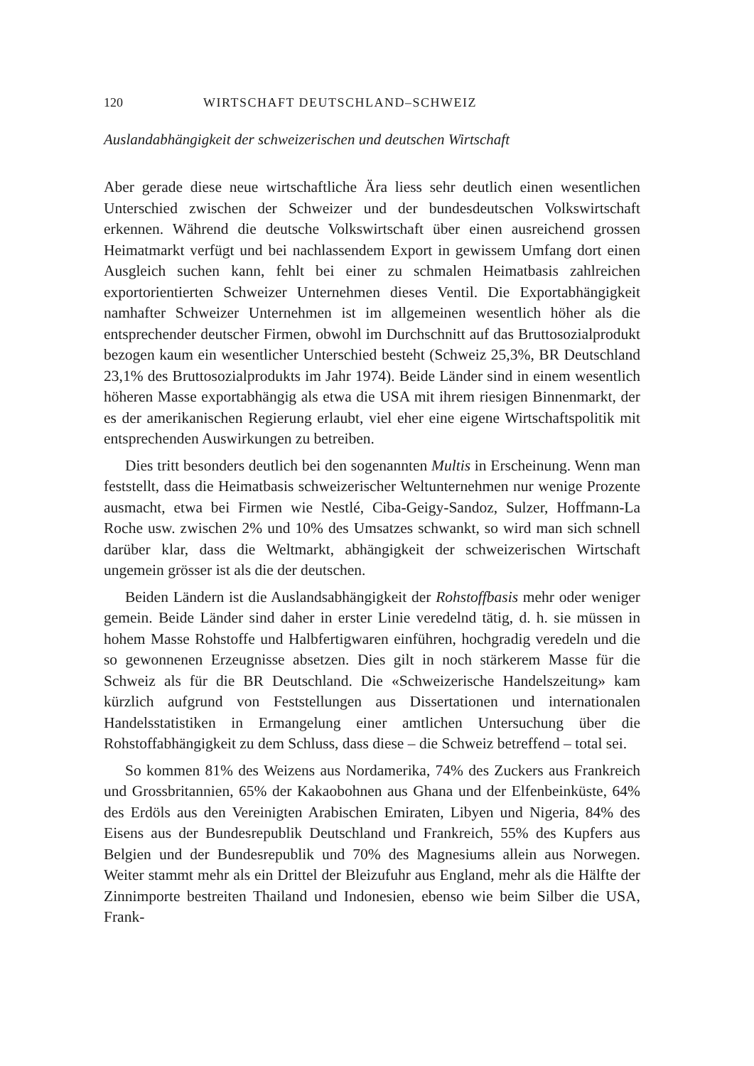120 WIRTSCHAFT DEUTSCHLAND–SCHWEIZ
Auslandabhängigkeit der schweizerischen und deutschen Wirtschaft
Aber gerade diese neue wirtschaftliche Ära liess sehr deutlich einen wesentlichen Unterschied zwischen der Schweizer und der bundesdeutschen Volkswirtschaft erkennen. Während die deutsche Volkswirtschaft über einen ausreichend grossen Heimatmarkt verfügt und bei nachlassendem Export in gewissem Umfang dort einen Ausgleich suchen kann, fehlt bei einer zu schmalen Heimatbasis zahlreichen exportorientierten Schweizer Unternehmen dieses Ventil. Die Exportabhängigkeit namhafter Schweizer Unternehmen ist im allgemeinen wesentlich höher als die entsprechender deutscher Firmen, obwohl im Durchschnitt auf das Bruttosozialprodukt bezogen kaum ein wesentlicher Unterschied besteht (Schweiz 25,3%, BR Deutschland 23,1% des Bruttosozialprodukts im Jahr 1974). Beide Länder sind in einem wesentlich höheren Masse exportabhängig als etwa die USA mit ihrem riesigen Binnenmarkt, der es der amerikanischen Regierung erlaubt, viel eher eine eigene Wirtschaftspolitik mit entsprechenden Auswirkungen zu betreiben.
Dies tritt besonders deutlich bei den sogenannten Multis in Erscheinung. Wenn man feststellt, dass die Heimatbasis schweizerischer Weltunternehmen nur wenige Prozente ausmacht, etwa bei Firmen wie Nestlé, Ciba-Geigy-Sandoz, Sulzer, Hoffmann-La Roche usw. zwischen 2% und 10% des Umsatzes schwankt, so wird man sich schnell darüber klar, dass die Weltmarkt, abhängigkeit der schweizerischen Wirtschaft ungemein grösser ist als die der deutschen.
Beiden Ländern ist die Auslandsabhängigkeit der Rohstoffbasis mehr oder weniger gemein. Beide Länder sind daher in erster Linie veredelnd tätig, d. h. sie müssen in hohem Masse Rohstoffe und Halbfertigwaren einführen, hochgradig veredeln und die so gewonnenen Erzeugnisse absetzen. Dies gilt in noch stärkerem Masse für die Schweiz als für die BR Deutschland. Die «Schweizerische Handelszeitung» kam kürzlich aufgrund von Feststellungen aus Dissertationen und internationalen Handelsstatistiken in Ermangelung einer amtlichen Untersuchung über die Rohstoffabhängigkeit zu dem Schluss, dass diese – die Schweiz betreffend – total sei.
So kommen 81% des Weizens aus Nordamerika, 74% des Zuckers aus Frankreich und Grossbritannien, 65% der Kakaobohnen aus Ghana und der Elfenbeinküste, 64% des Erdöls aus den Vereinigten Arabischen Emiraten, Libyen und Nigeria, 84% des Eisens aus der Bundesrepublik Deutschland und Frankreich, 55% des Kupfers aus Belgien und der Bundesrepublik und 70% des Magnesiums allein aus Norwegen. Weiter stammt mehr als ein Drittel der Bleizufuhr aus England, mehr als die Hälfte der Zinnimporte bestreiten Thailand und Indonesien, ebenso wie beim Silber die USA, Frank-